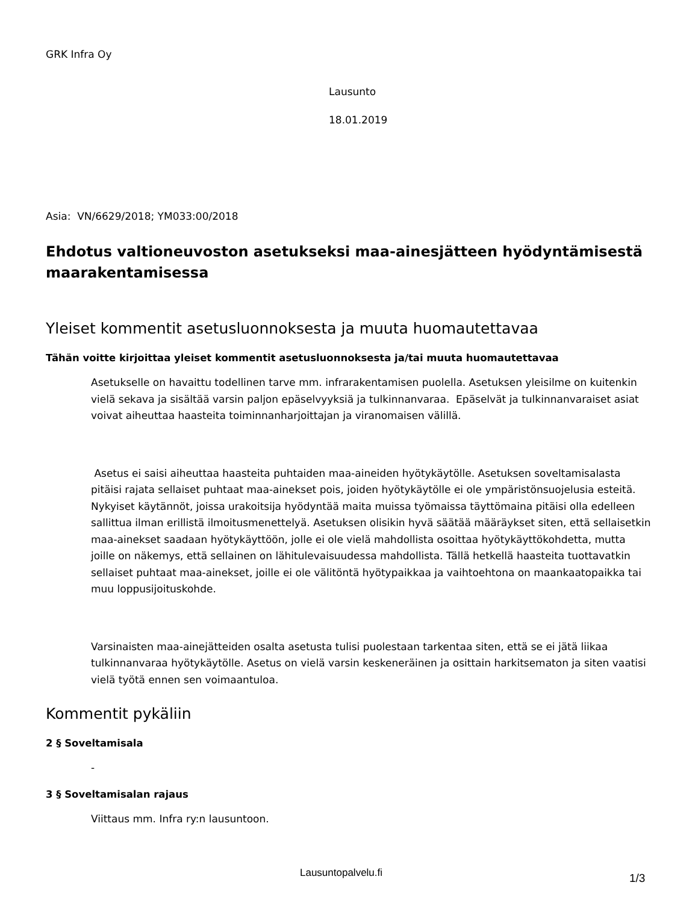GRK Infra Oy
Lausunto
18.01.2019
Asia: VN/6629/2018; YM033:00/2018
Ehdotus valtioneuvoston asetukseksi maa-ainesjätteen hyödyntämisestä maarakentamisessa
Yleiset kommentit asetusluonnoksesta ja muuta huomautettavaa
Tähän voitte kirjoittaa yleiset kommentit asetusluonnoksesta ja/tai muuta huomautettavaa
Asetukselle on havaittu todellinen tarve mm. infrarakentamisen puolella. Asetuksen yleisilme on kuitenkin vielä sekava ja sisältää varsin paljon epäselvyyksiä ja tulkinnanvaraa. Epäselvät ja tulkinnanvaraiset asiat voivat aiheuttaa haasteita toiminnanharjoittajan ja viranomaisen välillä.
Asetus ei saisi aiheuttaa haasteita puhtaiden maa-aineiden hyötykäytölle. Asetuksen soveltamisalasta pitäisi rajata sellaiset puhtaat maa-ainekset pois, joiden hyötykäytölle ei ole ympäristönsuojelusia esteitä. Nykyiset käytännöt, joissa urakoitsija hyödyntää maita muissa työmaissa täyttömaina pitäisi olla edelleen sallittua ilman erillistä ilmoitusmenettelyä. Asetuksen olisikin hyvä säätää määräykset siten, että sellaisetkin maa-ainekset saadaan hyötykäyttöön, jolle ei ole vielä mahdollista osoittaa hyötykäyttökohdetta, mutta joille on näkemys, että sellainen on lähitulevaisuudessa mahdollista. Tällä hetkellä haasteita tuottavatkin sellaiset puhtaat maa-ainekset, joille ei ole välitöntä hyötypaikkaa ja vaihtoehtona on maankaatopaikka tai muu loppusijoituskohde.
Varsinaisten maa-ainejätteiden osalta asetusta tulisi puolestaan tarkentaa siten, että se ei jätä liikaa tulkinnanvaraa hyötykäytölle. Asetus on vielä varsin keskeneräinen ja osittain harkitsematon ja siten vaatisi vielä työtä ennen sen voimaantuloa.
Kommentit pykäliin
2 § Soveltamisala
-
3 § Soveltamisalan rajaus
Viittaus mm. Infra ry:n lausuntoon.
Lausuntopalvelu.fi 1/3